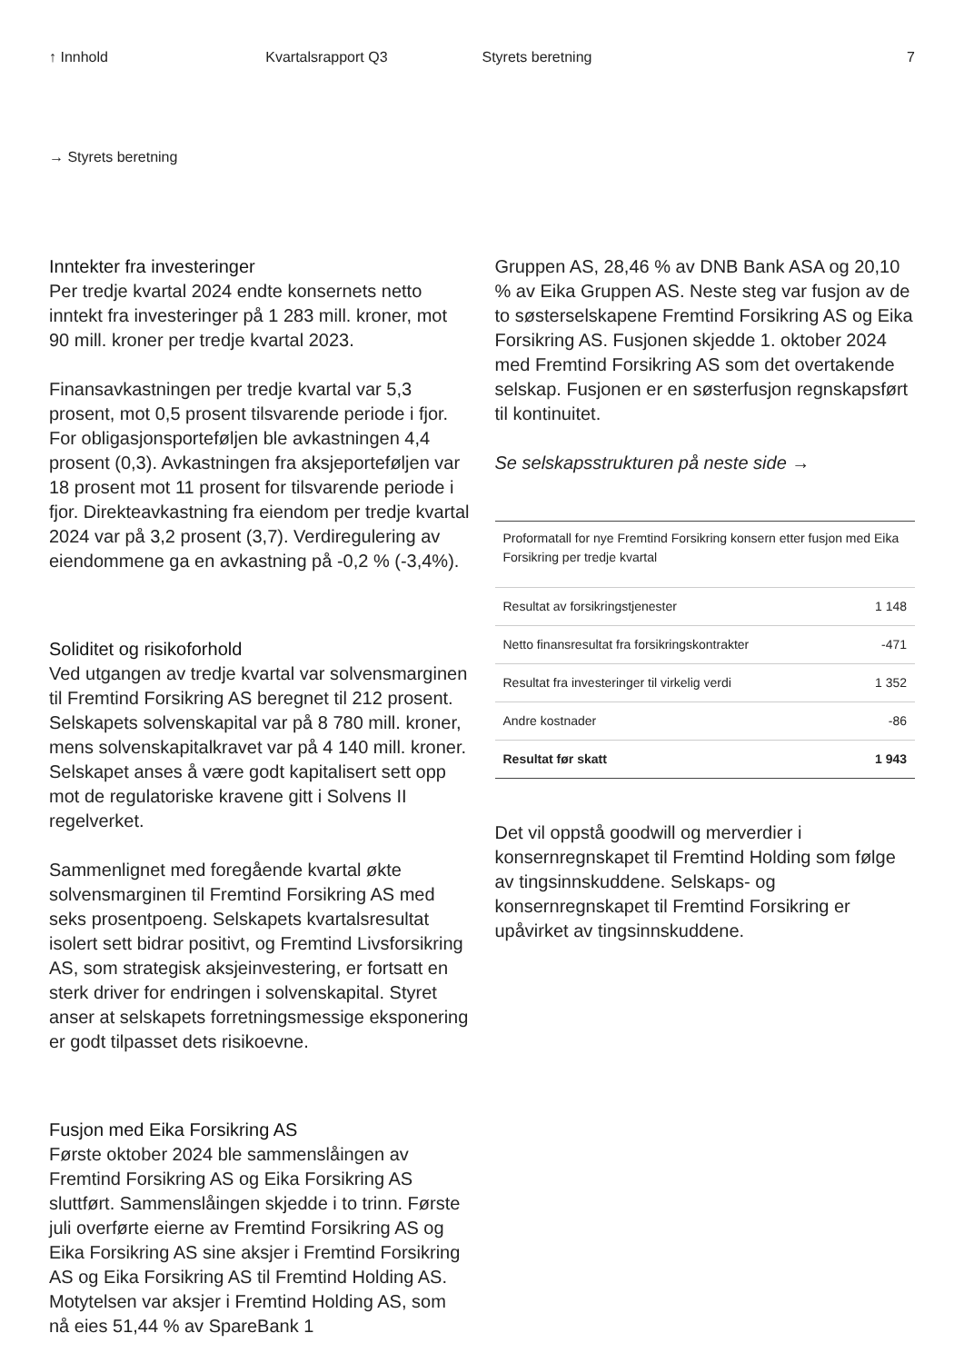↑ Innhold Kvartalsrapport Q3 Styrets beretning 7
→ Styrets beretning
Inntekter fra investeringer
Per tredje kvartal 2024 endte konsernets netto inntekt fra investeringer på 1 283 mill. kroner, mot 90 mill. kroner per tredje kvartal 2023.
Finansavkastningen per tredje kvartal var 5,3 prosent, mot 0,5 prosent tilsvarende periode i fjor. For obligasjonsporteføljen ble avkastningen 4,4 prosent (0,3). Avkastningen fra aksjeporteføljen var 18 prosent mot 11 prosent for tilsvarende periode i fjor. Direkteavkastning fra eiendom per tredje kvartal 2024 var på 3,2 prosent (3,7). Verdiregulering av eiendommene ga en avkastning på -0,2 % (-3,4%).
Soliditet og risikoforhold
Ved utgangen av tredje kvartal var solvensmarginen til Fremtind Forsikring AS beregnet til 212 prosent. Selskapets solvenskapital var på 8 780 mill. kroner, mens solvenskapitalkravet var på 4 140 mill. kroner. Selskapet anses å være godt kapitalisert sett opp mot de regulatoriske kravene gitt i Solvens II regelverket.
Sammenlignet med foregående kvartal økte solvensmarginen til Fremtind Forsikring AS med seks prosentpoeng. Selskapets kvartalsresultat isolert sett bidrar positivt, og Fremtind Livsforsikring AS, som strategisk aksjeinvestering, er fortsatt en sterk driver for endringen i solvenskapital. Styret anser at selskapets forretningsmessige eksponering er godt tilpasset dets risikoevne.
Fusjon med Eika Forsikring AS
Første oktober 2024 ble sammenslåingen av Fremtind Forsikring AS og Eika Forsikring AS sluttført. Sammenslåingen skjedde i to trinn. Første juli overførte eierne av Fremtind Forsikring AS og Eika Forsikring AS sine aksjer i Fremtind Forsikring AS og Eika Forsikring AS til Fremtind Holding AS. Motytelsen var aksjer i Fremtind Holding AS, som nå eies 51,44 % av SpareBank 1
Gruppen AS, 28,46 % av DNB Bank ASA og 20,10 % av Eika Gruppen AS. Neste steg var fusjon av de to søsterselskapene Fremtind Forsikring AS og Eika Forsikring AS. Fusjonen skjedde 1. oktober 2024 med Fremtind Forsikring AS som det overtakende selskap. Fusjonen er en søsterfusjon regnskapsført til kontinuitet.
Se selskapsstrukturen på neste side →
| Proformatall for nye Fremtind Forsikring konsern etter fusjon med Eika Forsikring per tredje kvartal | |
| --- | --- |
| Resultat av forsikringstjenester | 1 148 |
| Netto finansresultat fra forsikringskontrakter | -471 |
| Resultat fra investeringer til virkelig verdi | 1 352 |
| Andre kostnader | -86 |
| Resultat før skatt | 1 943 |
Det vil oppstå goodwill og merverdier i konsernregnskapet til Fremtind Holding som følge av tingsinnskuddene. Selskaps- og konsernregnskapet til Fremtind Forsikring er upåvirket av tingsinnskuddene.